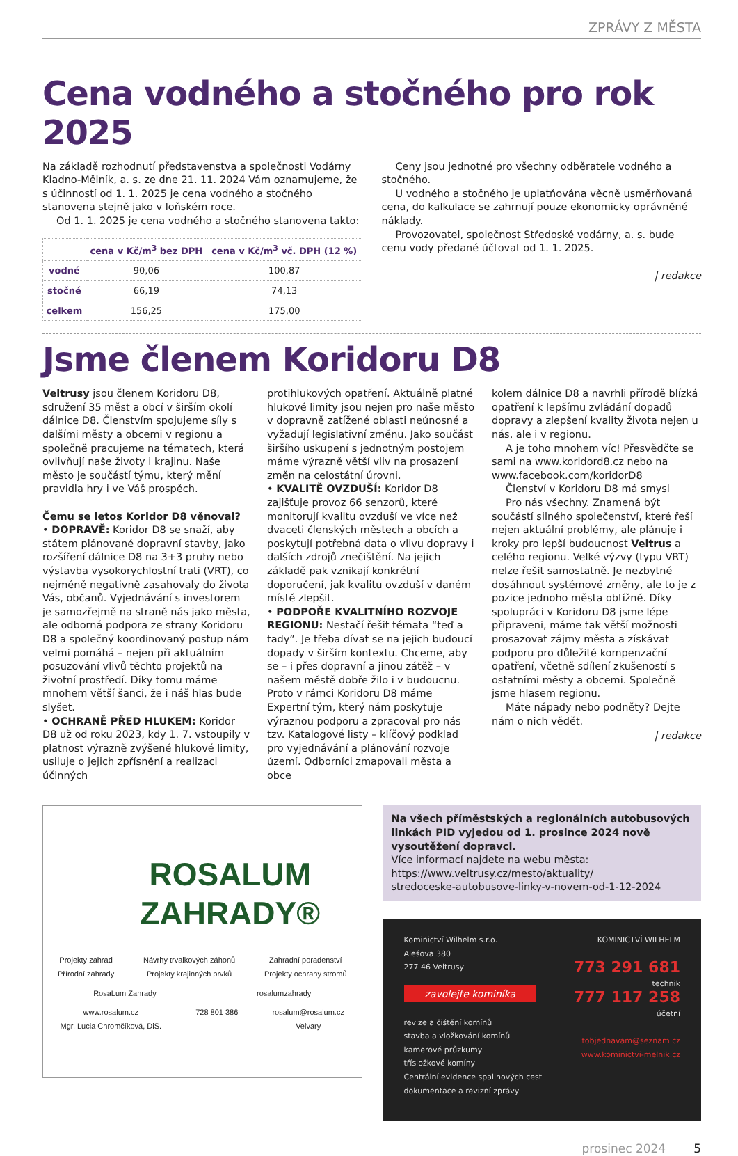ZPRÁVY Z MĚSTA
Cena vodného a stočného pro rok 2025
Na základě rozhodnutí představenstva a společnosti Vodárny Kladno-Mělník, a. s. ze dne 21. 11. 2024 Vám oznamujeme, že s účinností od 1. 1. 2025 je cena vodného a stočného stanovena stejně jako v loňském roce.
Od 1. 1. 2025 je cena vodného a stočného stanovena takto:
| | cena v Kč/m<sup>3</sup> bez DPH | cena v Kč/m<sup>3</sup> vč. DPH (12 %) |
| --- | --- | --- |
| vodné | 90,06 | 100,87 |
| stočné | 66,19 | 74,13 |
| celkem | 156,25 | 175,00 |
Ceny jsou jednotné pro všechny odběratele vodného a stočného.
U vodného a stočného je uplatňována věcně usměrňovaná cena, do kalkulace se zahrnují pouze ekonomicky oprávněné náklady.
Provozovatel, společnost Středoské vodárny, a. s. bude cenu vody předané účtovat od 1. 1. 2025.
| redakce
Jsme členem Koridoru D8
Veltrusy jsou členem Koridoru D8, sdružení 35 měst a obcí v širším okolí dálnice D8. Členstvím spojujeme síly s dalšími městy a obcemi v regionu a společně pracujeme na tématech, která ovlivňují naše životy i krajinu. Naše město je součástí týmu, který mění pravidla hry i ve Váš prospěch.
Čemu se letos Koridor D8 věnoval?
• DOPRAVĚ: Koridor D8 se snaží, aby státem plánované dopravní stavby, jako rozšíření dálnice D8 na 3+3 pruhy nebo výstavba vysokorychlostní trati (VRT), co nejméně negativně zasahovaly do života Vás, občanů. Vyjednávání s investorem je samozřejmě na straně nás jako města, ale odborná podpora ze strany Koridoru D8 a společný koordinovaný postup nám velmi pomáhá – nejen při aktuálním posuzování vlivů těchto projektů na životní prostředí. Díky tomu máme mnohem větší šanci, že i náš hlas bude slyšet.
• OCHRANĚ PŘED HLUKEM: Koridor D8 už od roku 2023, kdy 1. 7. vstoupily v platnost výrazně zvýšené hlukové limity, usiluje o jejich zpřísnění a realizaci účinných
protihlukových opatření. Aktuálně platné hlukové limity jsou nejen pro naše město v dopravně zatížené oblasti neúnosné a vyžadují legislativní změnu. Jako součást širšího uskupení s jednotným postojem máme výrazně větší vliv na prosazení změn na celostátní úrovni.
• KVALITĚ OVZDUŠÍ: Koridor D8 zajišťuje provoz 66 senzorů, které monitorují kvalitu ovzduší ve více než dvaceti členských městech a obcích a poskytují potřebná data o vlivu dopravy i dalších zdrojů znečištění. Na jejich základě pak vznikají konkrétní doporučení, jak kvalitu ovzduší v daném místě zlepšit.
• PODPOŘE KVALITNÍHO ROZVOJE REGIONU: Nestačí řešit témata “teď a tady”. Je třeba dívat se na jejich budoucí dopady v širším kontextu. Chceme, aby se – i přes dopravní a jinou zátěž – v našem městě dobře žilo i v budoucnu. Proto v rámci Koridoru D8 máme Expertní tým, který nám poskytuje výraznou podporu a zpracoval pro nás tzv. Katalogové listy – klíčový podklad pro vyjednávání a plánování rozvoje území. Odborníci zmapovali města a obce
kolem dálnice D8 a navrhli přírodě blízká opatření k lepšímu zvládání dopadů dopravy a zlepšení kvality života nejen u nás, ale i v regionu.
A je toho mnohem víc! Přesvědčte se sami na www.koridord8.cz nebo na www.facebook.com/koridorD8
Členství v Koridoru D8 má smysl
Pro nás všechny. Znamená být součástí silného společenství, které řeší nejen aktuální problémy, ale plánuje i kroky pro lepší budoucnost Veltrus a celého regionu. Velké výzvy (typu VRT) nelze řešit samostatně. Je nezbytné dosáhnout systémové změny, ale to je z pozice jednoho města obtížné. Díky spolupráci v Koridoru D8 jsme lépe připraveni, máme tak větší možnosti prosazovat zájmy města a získávat podporu pro důležité kompenzační opatření, včetně sdílení zkušeností s ostatními městy a obcemi. Společně jsme hlasem regionu.
Máte nápady nebo podněty? Dejte nám o nich vědět.
| redakce
ROSALUM
ZAHRADY®
Projekty zahrad
Přírodní zahrady Návrhy trvalkových záhonů
Projekty krajinných prvků Zahradní poradenství
Projekty ochrany stromů
RosaLum Zahrady rosalumzahrady
www.rosalum.cz
Mgr. Lucia Chromčíková, DiS. 728 801 386 rosalum@rosalum.cz
Velvary
Na všech příměstských a regionálních autobusových linkách PID vyjedou od 1. prosince 2024 nově vysoutěžení dopravci.
Více informací najdete na webu města:
https://www.veltrusy.cz/mesto/aktuality/
stredoceske-autobusove-linky-v-novem-od-1-12-2024
Kominictví Wilhelm s.r.o.
Alešova 380
277 46 Veltrusy
zavolejte kominíka
revize a čištění komínů
stavba a vložkování komínů
kamerové průzkumy
třísložkové komíny
Centrální evidence spalinových cest
dokumentace a revizní zprávy
KOMINICTVÍ WILHELM
773 291 681
technik
777 117 258
účetní
tobjednavam@seznam.cz
www.kominictvi-melnik.cz
prosinec 2024 5